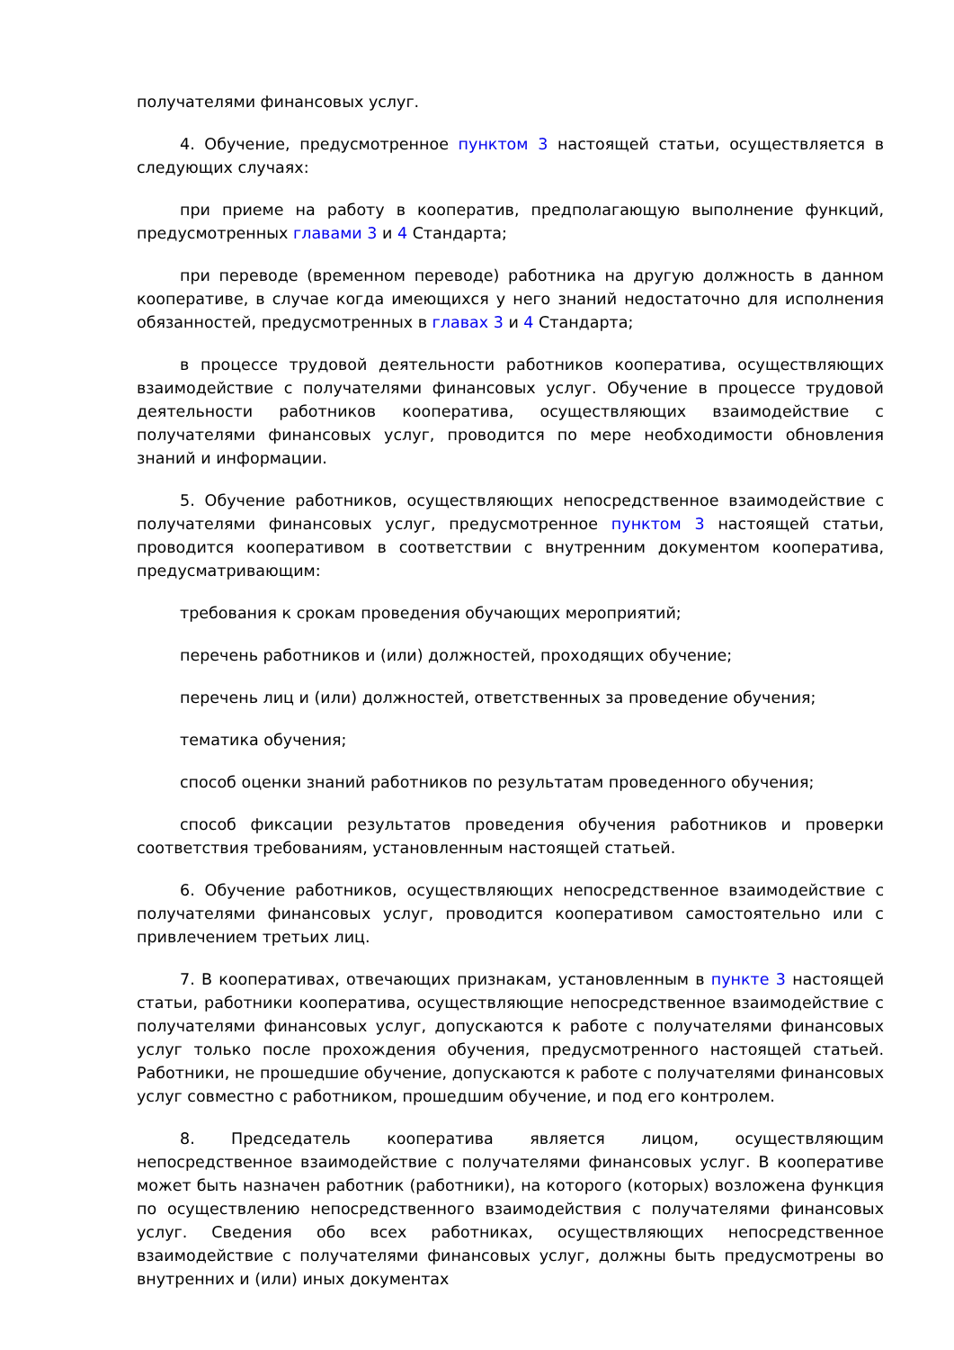получателями финансовых услуг.
4. Обучение, предусмотренное пунктом 3 настоящей статьи, осуществляется в следующих случаях:
при приеме на работу в кооператив, предполагающую выполнение функций, предусмотренных главами 3 и 4 Стандарта;
при переводе (временном переводе) работника на другую должность в данном кооперативе, в случае когда имеющихся у него знаний недостаточно для исполнения обязанностей, предусмотренных в главах 3 и 4 Стандарта;
в процессе трудовой деятельности работников кооператива, осуществляющих взаимодействие с получателями финансовых услуг. Обучение в процессе трудовой деятельности работников кооператива, осуществляющих взаимодействие с получателями финансовых услуг, проводится по мере необходимости обновления знаний и информации.
5. Обучение работников, осуществляющих непосредственное взаимодействие с получателями финансовых услуг, предусмотренное пунктом 3 настоящей статьи, проводится кооперативом в соответствии с внутренним документом кооператива, предусматривающим:
требования к срокам проведения обучающих мероприятий;
перечень работников и (или) должностей, проходящих обучение;
перечень лиц и (или) должностей, ответственных за проведение обучения;
тематика обучения;
способ оценки знаний работников по результатам проведенного обучения;
способ фиксации результатов проведения обучения работников и проверки соответствия требованиям, установленным настоящей статьей.
6. Обучение работников, осуществляющих непосредственное взаимодействие с получателями финансовых услуг, проводится кооперативом самостоятельно или с привлечением третьих лиц.
7. В кооперативах, отвечающих признакам, установленным в пункте 3 настоящей статьи, работники кооператива, осуществляющие непосредственное взаимодействие с получателями финансовых услуг, допускаются к работе с получателями финансовых услуг только после прохождения обучения, предусмотренного настоящей статьей. Работники, не прошедшие обучение, допускаются к работе с получателями финансовых услуг совместно с работником, прошедшим обучение, и под его контролем.
8. Председатель кооператива является лицом, осуществляющим непосредственное взаимодействие с получателями финансовых услуг. В кооперативе может быть назначен работник (работники), на которого (которых) возложена функция по осуществлению непосредственного взаимодействия с получателями финансовых услуг. Сведения обо всех работниках, осуществляющих непосредственное взаимодействие с получателями финансовых услуг, должны быть предусмотрены во внутренних и (или) иных документах